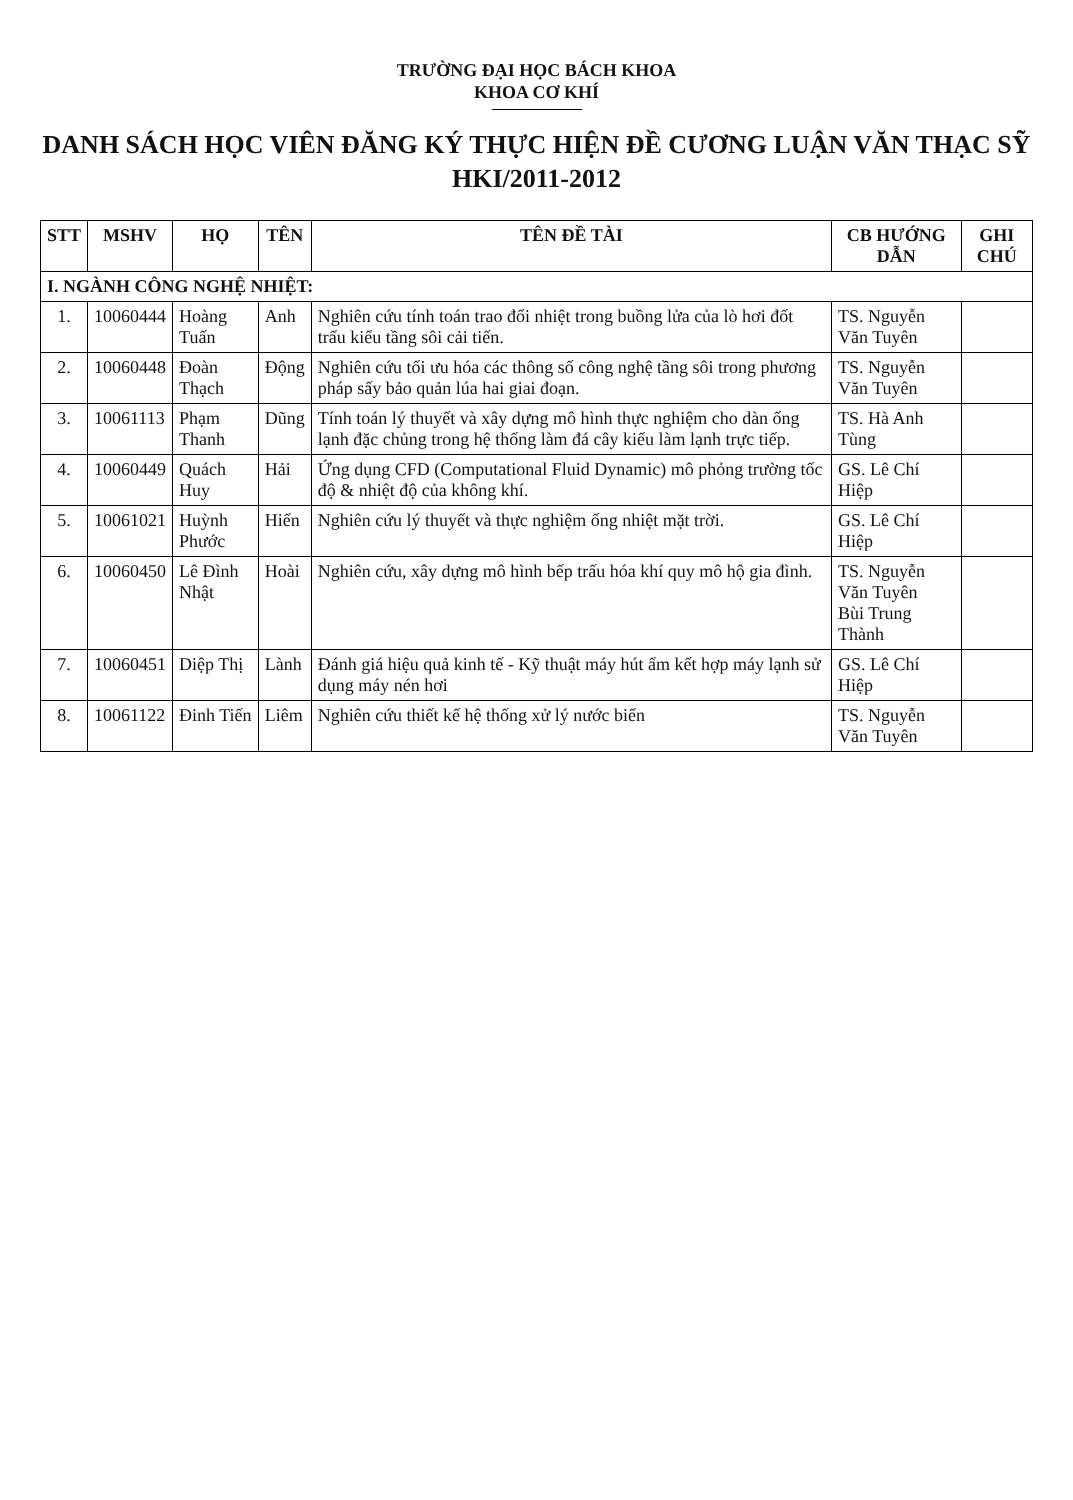TRƯỜNG ĐẠI HỌC BÁCH KHOA
KHOA CƠ KHÍ
DANH SÁCH HỌC VIÊN ĐĂNG KÝ THỰC HIỆN ĐỀ CƯƠNG LUẬN VĂN THẠC SỸ
HKI/2011-2012
| STT | MSHV | HỌ | TÊN | TÊN ĐỀ TÀI | CB HƯỚNG DẪN | GHI CHÚ |
| --- | --- | --- | --- | --- | --- | --- |
| I. NGÀNH CÔNG NGHỆ NHIỆT: | | | | | | |
| 1. | 10060444 | Hoàng Tuấn | Anh | Nghiên cứu tính toán trao đổi nhiệt trong buồng lửa của lò hơi đốt trấu kiểu tầng sôi cải tiến. | TS. Nguyễn Văn Tuyên | |
| 2. | 10060448 | Đoàn Thạch | Động | Nghiên cứu tối ưu hóa các thông số công nghệ tầng sôi trong phương pháp sấy bảo quản lúa hai giai đoạn. | TS. Nguyễn Văn Tuyên | |
| 3. | 10061113 | Phạm Thanh | Dũng | Tính toán lý thuyết và xây dựng mô hình thực nghiệm cho dàn ống lạnh đặc chủng trong hệ thống làm đá cây kiểu làm lạnh trực tiếp. | TS. Hà Anh Tùng | |
| 4. | 10060449 | Quách Huy | Hải | Ứng dụng CFD (Computational Fluid Dynamic) mô phỏng trường tốc độ & nhiệt độ của không khí. | GS. Lê Chí Hiệp | |
| 5. | 10061021 | Huỳnh Phước | Hiển | Nghiên cứu lý thuyết và thực nghiệm ống nhiệt mặt trời. | GS. Lê Chí Hiệp | |
| 6. | 10060450 | Lê Đình Nhật | Hoài | Nghiên cứu, xây dựng mô hình bếp trấu hóa khí quy mô hộ gia đình. | TS. Nguyễn Văn Tuyên Bùi Trung Thành | |
| 7. | 10060451 | Diệp Thị | Lành | Đánh giá hiệu quả kinh tế - Kỹ thuật máy hút ẩm kết hợp máy lạnh sử dụng máy nén hơi | GS. Lê Chí Hiệp | |
| 8. | 10061122 | Đinh Tiến | Liêm | Nghiên cứu thiết kế hệ thống xử lý nước biển | TS. Nguyễn Văn Tuyên | |